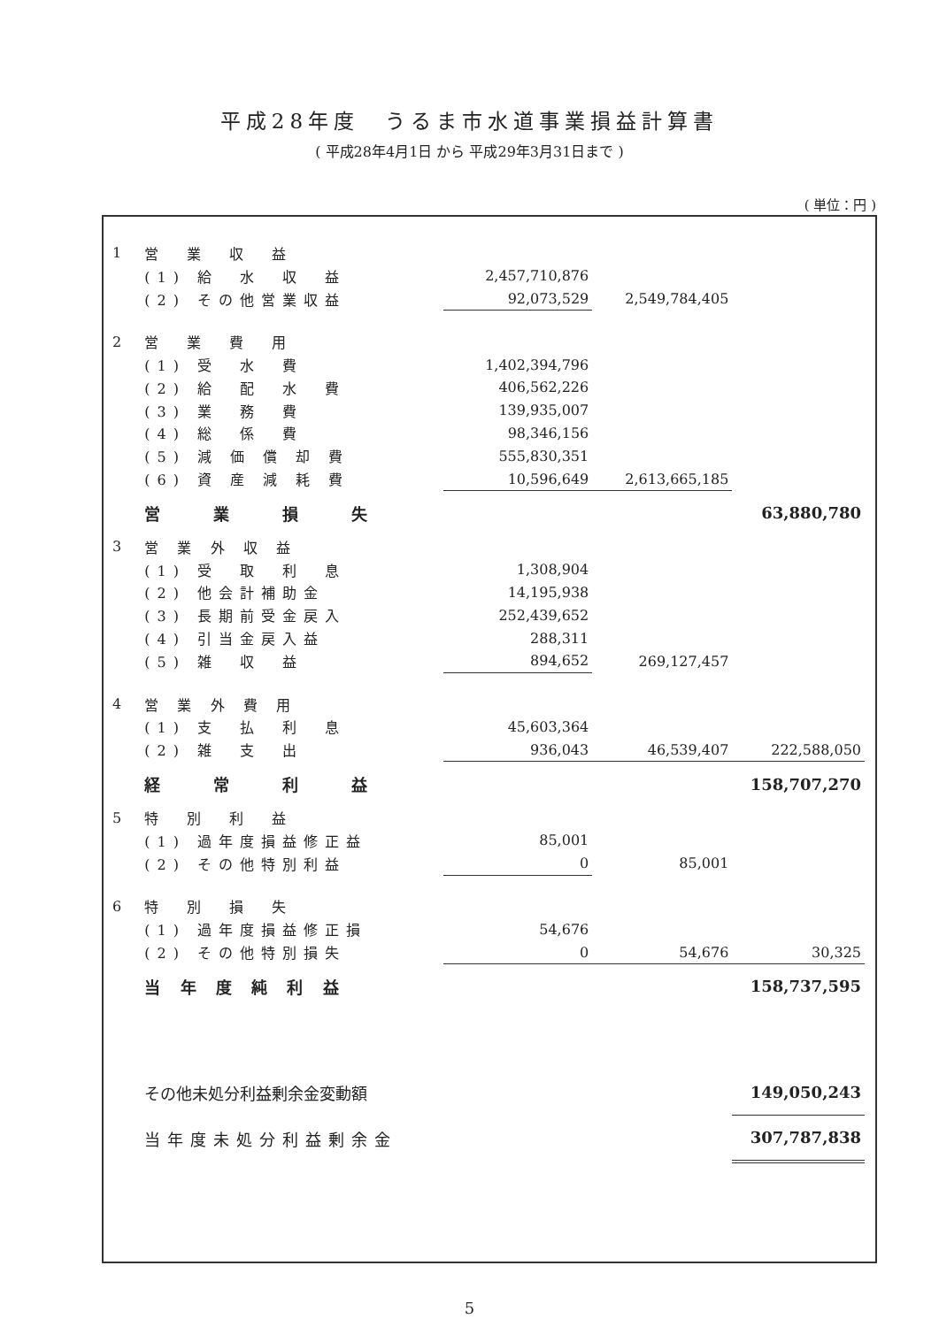平成28年度　うるま市水道事業損益計算書
( 平成28年4月1日 から 平成29年3月31日まで )
( 単位：円 )
| 1 | 営 業 収 益 | | | |
| | (1) 給 水 収 益 | 2,457,710,876 | | |
| | (2) その他営業収益 | 92,073,529 | 2,549,784,405 | |
| 2 | 営 業 費 用 | | | |
| | (1) 受 水 費 | 1,402,394,796 | | |
| | (2) 給 配 水 費 | 406,562,226 | | |
| | (3) 業 務 費 | 139,935,007 | | |
| | (4) 総 係 費 | 98,346,156 | | |
| | (5) 減 価 償 却 費 | 555,830,351 | | |
| | (6) 資 産 減 耗 費 | 10,596,649 | 2,613,665,185 | |
| | 営 業 損 失 | | | 63,880,780 |
| 3 | 営 業 外 収 益 | | | |
| | (1) 受 取 利 息 | 1,308,904 | | |
| | (2) 他会計補助金 | 14,195,938 | | |
| | (3) 長期前受金戻入 | 252,439,652 | | |
| | (4) 引当金戻入益 | 288,311 | | |
| | (5) 雑 収 益 | 894,652 | 269,127,457 | |
| 4 | 営 業 外 費 用 | | | |
| | (1) 支 払 利 息 | 45,603,364 | | |
| | (2) 雑 支 出 | 936,043 | 46,539,407 | 222,588,050 |
| | 経 常 利 益 | | | 158,707,270 |
| 5 | 特 別 利 益 | | | |
| | (1) 過年度損益修正益 | 85,001 | | |
| | (2) その他特別利益 | 0 | 85,001 | |
| 6 | 特 別 損 失 | | | |
| | (1) 過年度損益修正損 | 54,676 | | |
| | (2) その他特別損失 | 0 | 54,676 | 30,325 |
| | 当 年 度 純 利 益 | | | 158,737,595 |
| | その他未処分利益剰余金変動額 | | | 149,050,243 |
| | 当年度未処分利益剰余金 | | | 307,787,838 |
5